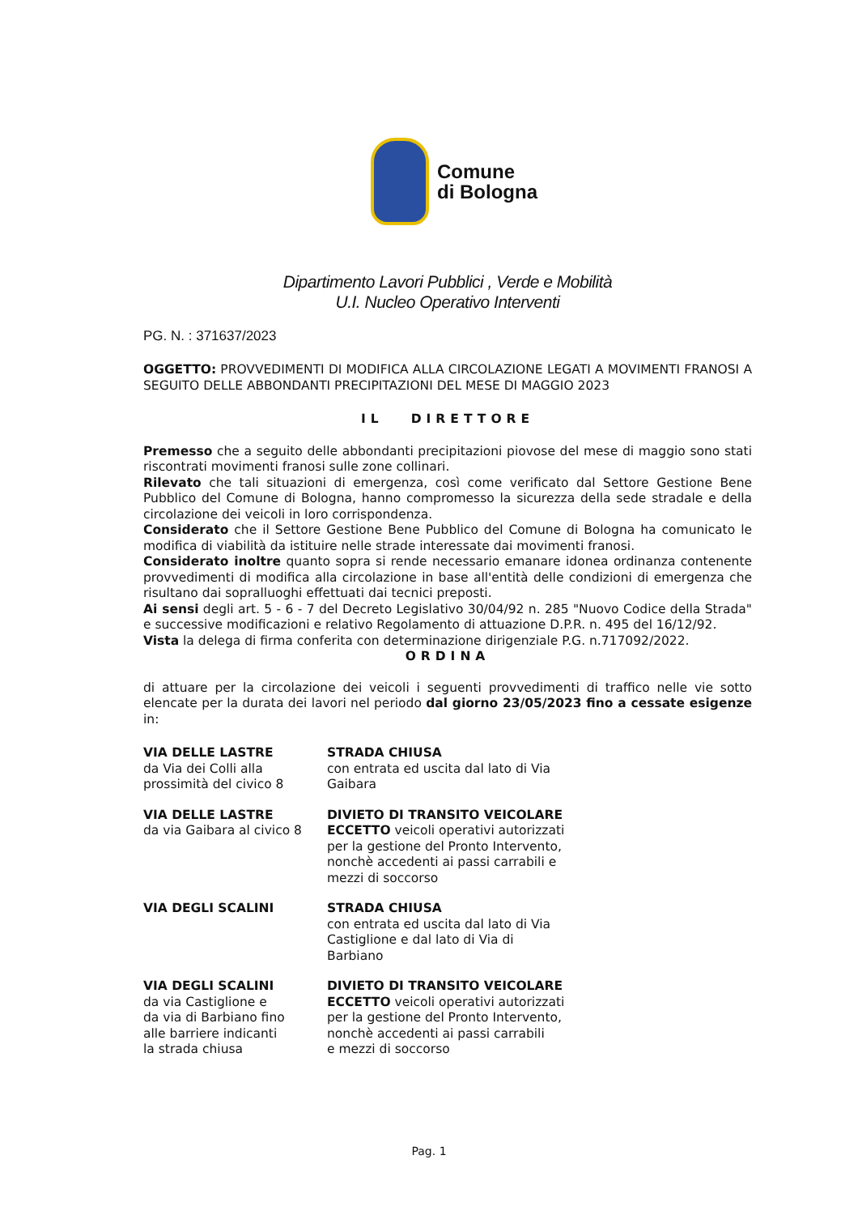Comune
di Bologna
Dipartimento Lavori Pubblici , Verde e Mobilità
U.I. Nucleo Operativo Interventi
PG. N. : 371637/2023
OGGETTO: PROVVEDIMENTI DI MODIFICA ALLA CIRCOLAZIONE LEGATI A MOVIMENTI FRANOSI A SEGUITO DELLE ABBONDANTI PRECIPITAZIONI DEL MESE DI MAGGIO 2023
IL DIRETTORE
Premesso che a seguito delle abbondanti precipitazioni piovose del mese di maggio sono stati riscontrati movimenti franosi sulle zone collinari.
Rilevato che tali situazioni di emergenza, così come verificato dal Settore Gestione Bene Pubblico del Comune di Bologna, hanno compromesso la sicurezza della sede stradale e della circolazione dei veicoli in loro corrispondenza.
Considerato che il Settore Gestione Bene Pubblico del Comune di Bologna ha comunicato le modifica di viabilità da istituire nelle strade interessate dai movimenti franosi.
Considerato inoltre quanto sopra si rende necessario emanare idonea ordinanza contenente provvedimenti di modifica alla circolazione in base all'entità delle condizioni di emergenza che risultano dai sopralluoghi effettuati dai tecnici preposti.
Ai sensi degli art. 5 - 6 - 7 del Decreto Legislativo 30/04/92 n. 285 "Nuovo Codice della Strada" e successive modificazioni e relativo Regolamento di attuazione D.P.R. n. 495 del 16/12/92.
Vista la delega di firma conferita con determinazione dirigenziale P.G. n.717092/2022.
ORDINA
di attuare per la circolazione dei veicoli i seguenti provvedimenti di traffico nelle vie sotto elencate per la durata dei lavori nel periodo dal giorno 23/05/2023 fino a cessate esigenze in:
| VIA DELLE LASTRE da Via dei Colli alla prossimità del civico 8 | STRADA CHIUSA con entrata ed uscita dal lato di Via Gaibara |
| VIA DELLE LASTRE da via Gaibara al civico 8 | DIVIETO DI TRANSITO VEICOLARE ECCETTO veicoli operativi autorizzati per la gestione del Pronto Intervento, nonchè accedenti ai passi carrabili e mezzi di soccorso |
| VIA DEGLI SCALINI | STRADA CHIUSA con entrata ed uscita dal lato di Via Castiglione e dal lato di Via di Barbiano |
| VIA DEGLI SCALINI da via Castiglione e da via di Barbiano fino alle barriere indicanti la strada chiusa | DIVIETO DI TRANSITO VEICOLARE ECCETTO veicoli operativi autorizzati per la gestione del Pronto Intervento, nonchè accedenti ai passi carrabili e mezzi di soccorso |
Pag. 1